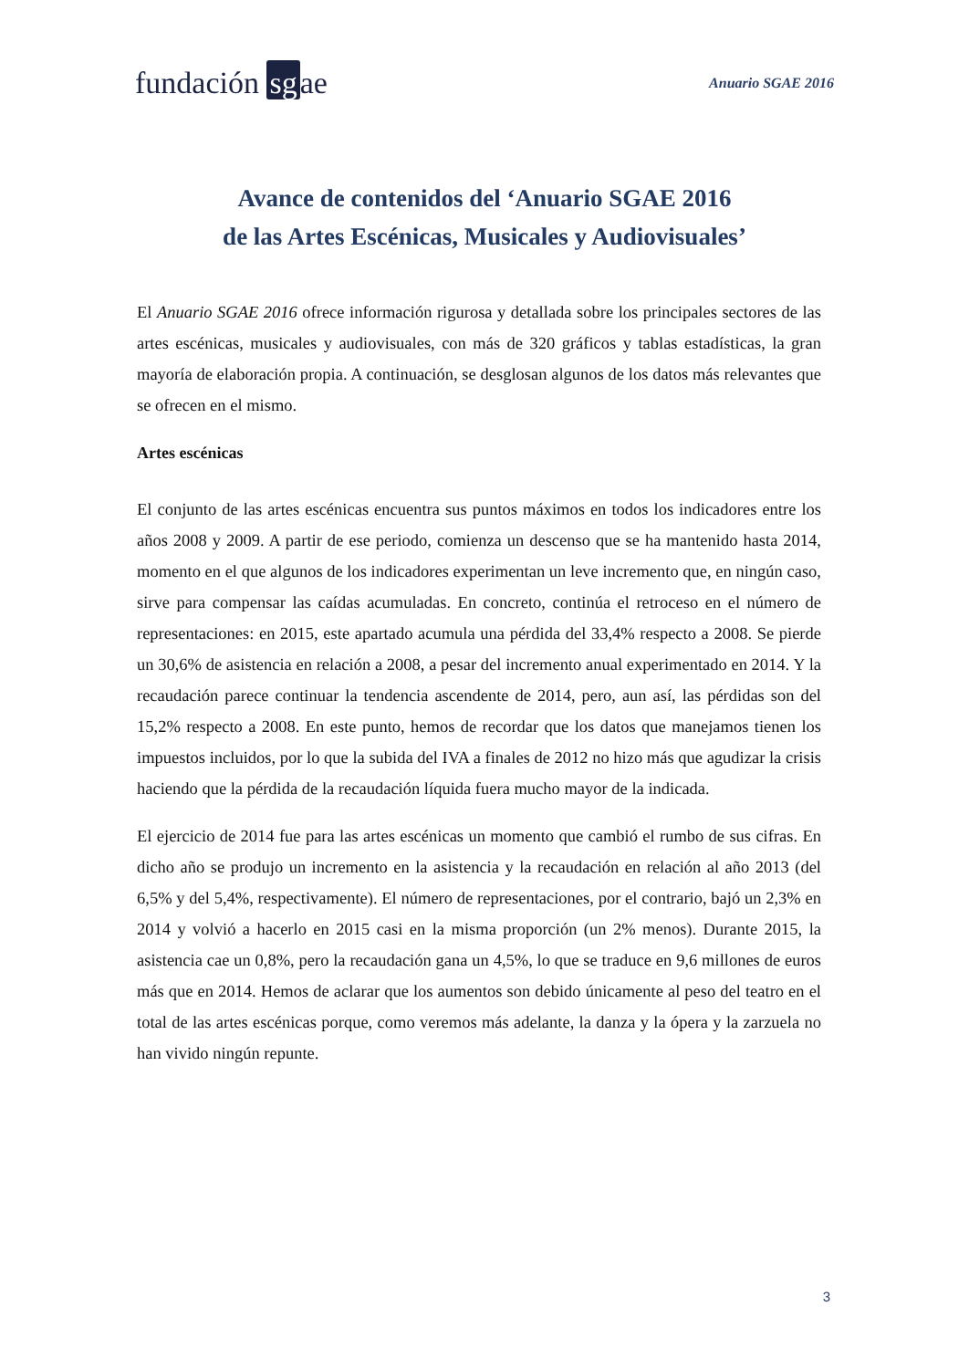fundación sg ae
Anuario SGAE 2016
Avance de contenidos del ‘Anuario SGAE 2016
de las Artes Escénicas, Musicales y Audiovisuales’
El Anuario SGAE 2016 ofrece información rigurosa y detallada sobre los principales sectores de las artes escénicas, musicales y audiovisuales, con más de 320 gráficos y tablas estadísticas, la gran mayoría de elaboración propia. A continuación, se desglosan algunos de los datos más relevantes que se ofrecen en el mismo.
Artes escénicas
El conjunto de las artes escénicas encuentra sus puntos máximos en todos los indicadores entre los años 2008 y 2009. A partir de ese periodo, comienza un descenso que se ha mantenido hasta 2014, momento en el que algunos de los indicadores experimentan un leve incremento que, en ningún caso, sirve para compensar las caídas acumuladas. En concreto, continúa el retroceso en el número de representaciones: en 2015, este apartado acumula una pérdida del 33,4% respecto a 2008. Se pierde un 30,6% de asistencia en relación a 2008, a pesar del incremento anual experimentado en 2014. Y la recaudación parece continuar la tendencia ascendente de 2014, pero, aun así, las pérdidas son del 15,2% respecto a 2008. En este punto, hemos de recordar que los datos que manejamos tienen los impuestos incluidos, por lo que la subida del IVA a finales de 2012 no hizo más que agudizar la crisis haciendo que la pérdida de la recaudación líquida fuera mucho mayor de la indicada.
El ejercicio de 2014 fue para las artes escénicas un momento que cambió el rumbo de sus cifras. En dicho año se produjo un incremento en la asistencia y la recaudación en relación al año 2013 (del 6,5% y del 5,4%, respectivamente). El número de representaciones, por el contrario, bajó un 2,3% en 2014 y volvió a hacerlo en 2015 casi en la misma proporción (un 2% menos). Durante 2015, la asistencia cae un 0,8%, pero la recaudación gana un 4,5%, lo que se traduce en 9,6 millones de euros más que en 2014. Hemos de aclarar que los aumentos son debido únicamente al peso del teatro en el total de las artes escénicas porque, como veremos más adelante, la danza y la ópera y la zarzuela no han vivido ningún repunte.
3